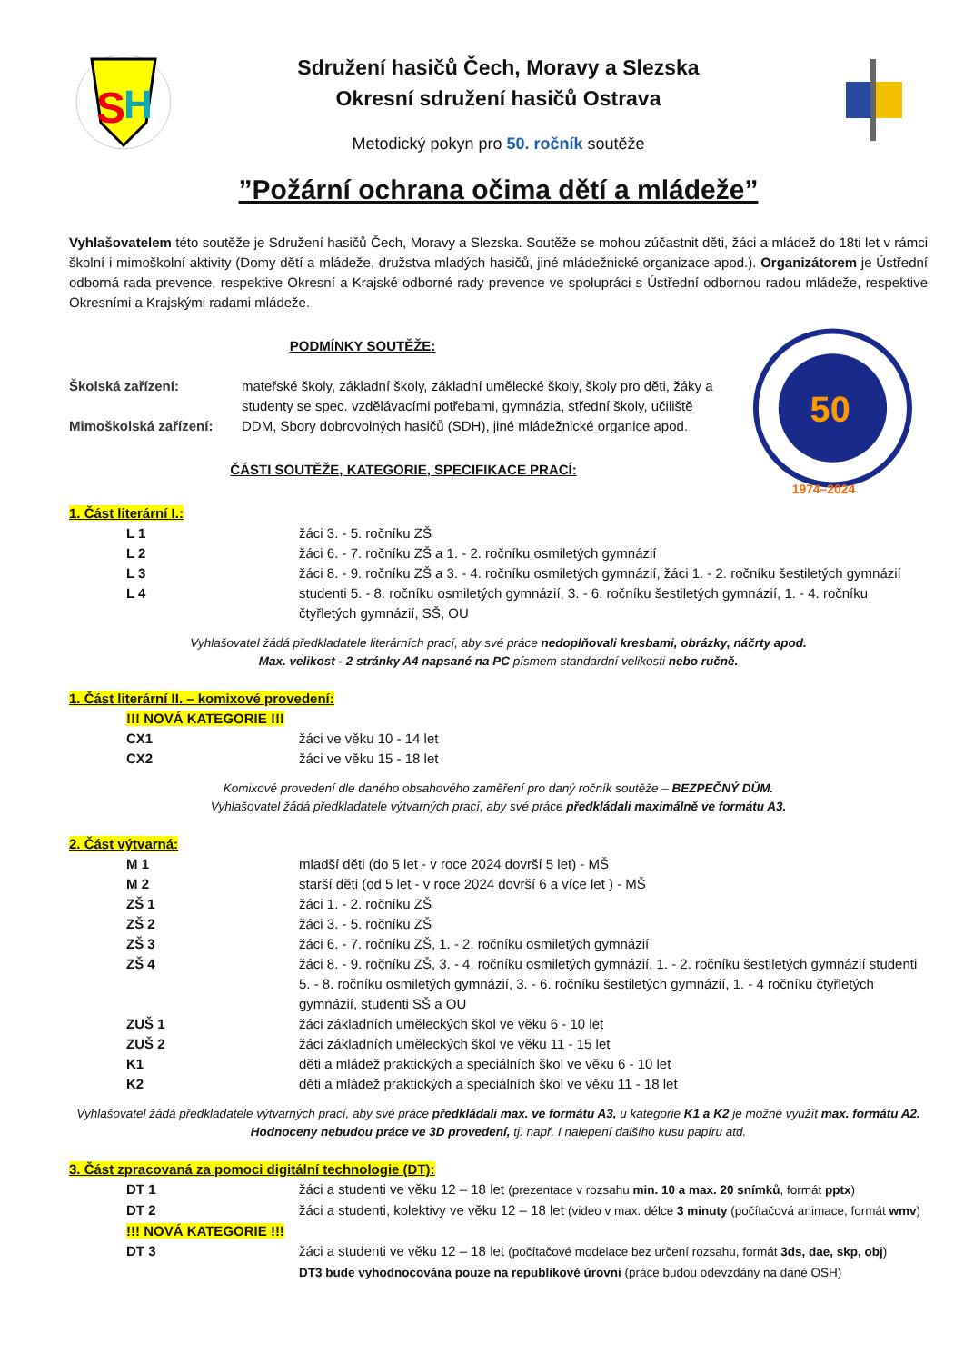S
H
Sdružení hasičů Čech, Moravy a Slezska
Okresní sdružení hasičů Ostrava
Metodický pokyn pro 50. ročník soutěže
”Požární ochrana očima dětí a mládeže”
Vyhlašovatelem této soutěže je Sdružení hasičů Čech, Moravy a Slezska. Soutěže se mohou zúčastnit děti, žáci a mládež do 18ti let v rámci školní i mimoškolní aktivity (Domy dětí a mládeže, družstva mladých hasičů, jiné mládežnické organizace apod.). Organizátorem je Ústřední odborná rada prevence, respektive Okresní a Krajské odborné rady prevence ve spolupráci s Ústřední odbornou radou mládeže, respektive Okresními a Krajskými radami mládeže.
PODMÍNKY SOUTĚŽE:
| Školská zařízení: | mateřské školy, základní školy, základní umělecké školy, školy pro děti, žáky a studenty se spec. vzdělávacími potřebami, gymnázia, střední školy, učiliště |
| Mimoškolská zařízení: | DDM, Sbory dobrovolných hasičů (SDH), jiné mládežnické organice apod. |
ČÁSTI SOUTĚŽE, KATEGORIE, SPECIFIKACE PRACÍ:
50
1974–2024
1. Část literární I.:
| L 1 | žáci 3. - 5. ročníku ZŠ |
| L 2 | žáci 6. - 7. ročníku ZŠ a 1. - 2. ročníku osmiletých gymnázií |
| L 3 | žáci 8. - 9. ročníku ZŠ a 3. - 4. ročníku osmiletých gymnázií, žáci 1. - 2. ročníku šestiletých gymnázií |
| L 4 | studenti 5. - 8. ročníku osmiletých gymnázií, 3. - 6. ročníku šestiletých gymnázií, 1. - 4. ročníku čtyřletých gymnázií, SŠ, OU |
Vyhlašovatel žádá předkladatele literárních prací, aby své práce nedoplňovali kresbami, obrázky, náčrty apod.
Max. velikost - 2 stránky A4 napsané na PC písmem standardní velikosti nebo ručně.
1. Část literární II. – komixové provedení:
!!! NOVÁ KATEGORIE !!!
| CX1 | žáci ve věku 10 - 14 let |
| CX2 | žáci ve věku 15 - 18 let |
Komixové provedení dle daného obsahového zaměření pro daný ročník soutěže – BEZPEČNÝ DŮM.
Vyhlašovatel žádá předkladatele výtvarných prací, aby své práce předkládali maximálně ve formátu A3.
2. Část výtvarná:
| M 1 | mladší děti (do 5 let - v roce 2024 dovrší 5 let) - MŠ |
| M 2 | starší děti (od 5 let - v roce 2024 dovrší 6 a více let ) - MŠ |
| ZŠ 1 | žáci 1. - 2. ročníku ZŠ |
| ZŠ 2 | žáci 3. - 5. ročníku ZŠ |
| ZŠ 3 | žáci 6. - 7. ročníku ZŠ, 1. - 2. ročníku osmiletých gymnázií |
| ZŠ 4 | žáci 8. - 9. ročníku ZŠ, 3. - 4. ročníku osmiletých gymnázií, 1. - 2. ročníku šestiletých gymnázií studenti 5. - 8. ročníku osmiletých gymnázií, 3. - 6. ročníku šestiletých gymnázií, 1. - 4 ročníku čtyřletých gymnázií, studenti SŠ a OU |
| ZUŠ 1 | žáci základních uměleckých škol ve věku 6 - 10 let |
| ZUŠ 2 | žáci základních uměleckých škol ve věku 11 - 15 let |
| K1 | děti a mládež praktických a speciálních škol ve věku 6 - 10 let |
| K2 | děti a mládež praktických a speciálních škol ve věku 11 - 18 let |
Vyhlašovatel žádá předkladatele výtvarných prací, aby své práce předkládali max. ve formátu A3, u kategorie K1 a K2 je možné využít max. formátu A2. Hodnoceny nebudou práce ve 3D provedení, tj. např. I nalepení dalšího kusu papíru atd.
3. Část zpracovaná za pomoci digitální technologie (DT):
| DT 1 | žáci a studenti ve věku 12 – 18 let (prezentace v rozsahu min. 10 a max. 20 snímků , formát pptx ) |
| DT 2 | žáci a studenti, kolektivy ve věku 12 – 18 let (video v max. délce 3 minuty (počítačová animace, formát wmv ) |
| !!! NOVÁ KATEGORIE !!! | |
| DT 3 | žáci a studenti ve věku 12 – 18 let (počítačové modelace bez určení rozsahu, formát 3ds, dae, skp, obj ) DT3 bude vyhodnocována pouze na republikové úrovni (práce budou odevzdány na dané OSH) |